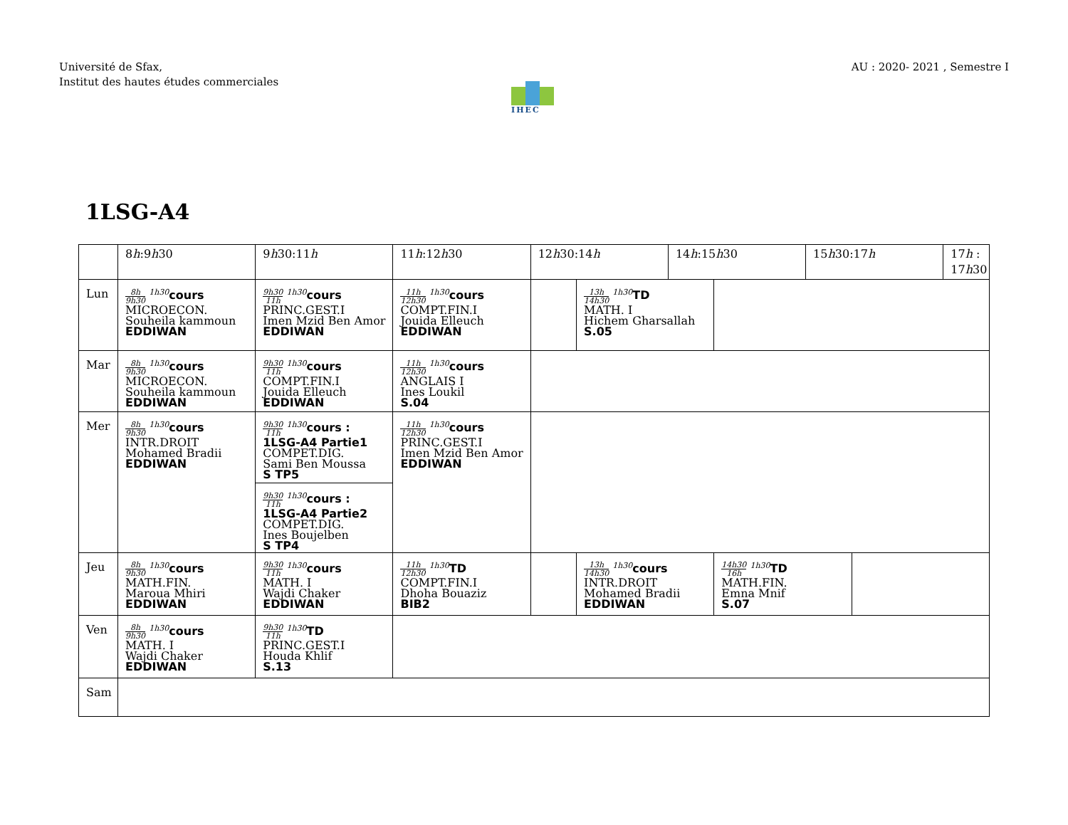Université de Sfax,
Institut des hautes études commerciales
AU : 2020- 2021 , Semestre I
IHEC
1LSG-A4
| | 8 h :9 h 30 | 9 h 30:11 h | 11 h :12 h 30 | 12 h 30:14 h | | 14 h :15 h 30 | | 15 h 30:17 h | | 17 h : 17 h 30 |
| --- | --- | --- | --- | --- | --- | --- | --- | --- | --- | --- |
| Lun | 8h 9h30 <sup>1h30</sup> cours MICROECON. Souheila kammoun EDDIWAN | 9h30 11h <sup>1h30</sup> cours PRINC.GEST.I Imen Mzid Ben Amor EDDIWAN | 11h 12h30 <sup>1h30</sup> cours COMPT.FIN.I Jouida Elleuch EDDIWAN | | 13h 14h30 <sup>1h30</sup> TD MATH. I Hichem Gharsallah S.05 | | | | | |
| Mar | 8h 9h30 <sup>1h30</sup> cours MICROECON. Souheila kammoun EDDIWAN | 9h30 11h <sup>1h30</sup> cours COMPT.FIN.I Jouida Elleuch EDDIWAN | 11h 12h30 <sup>1h30</sup> cours ANGLAIS I Ines Loukil S.04 | | | | | | | |
| Mer | 8h 9h30 <sup>1h30</sup> cours INTR.DROIT Mohamed Bradii EDDIWAN | 9h30 11h <sup>1h30</sup> cours : 1LSG-A4 Partie1 COMPET.DIG. Sami Ben Moussa S TP5 | 11h 12h30 <sup>1h30</sup> cours PRINC.GEST.I Imen Mzid Ben Amor EDDIWAN | | | | | | | |
| | | 9h30 11h <sup>1h30</sup> cours : 1LSG-A4 Partie2 COMPET.DIG. Ines Boujelben S TP4 | | | | | | | | |
| Jeu | 8h 9h30 <sup>1h30</sup> cours MATH.FIN. Maroua Mhiri EDDIWAN | 9h30 11h <sup>1h30</sup> cours MATH. I Wajdi Chaker EDDIWAN | 11h 12h30 <sup>1h30</sup> TD COMPT.FIN.I Dhoha Bouaziz BIB2 | | 13h 14h30 <sup>1h30</sup> cours INTR.DROIT Mohamed Bradii EDDIWAN | | 14h30 16h <sup>1h30</sup> TD MATH.FIN. Emna Mnif S.07 | | | |
| Ven | 8h 9h30 <sup>1h30</sup> cours MATH. I Wajdi Chaker EDDIWAN | 9h30 11h <sup>1h30</sup> TD PRINC.GEST.I Houda Khlif S.13 | | | | | | | | |
| Sam | | | | | | | | | | |